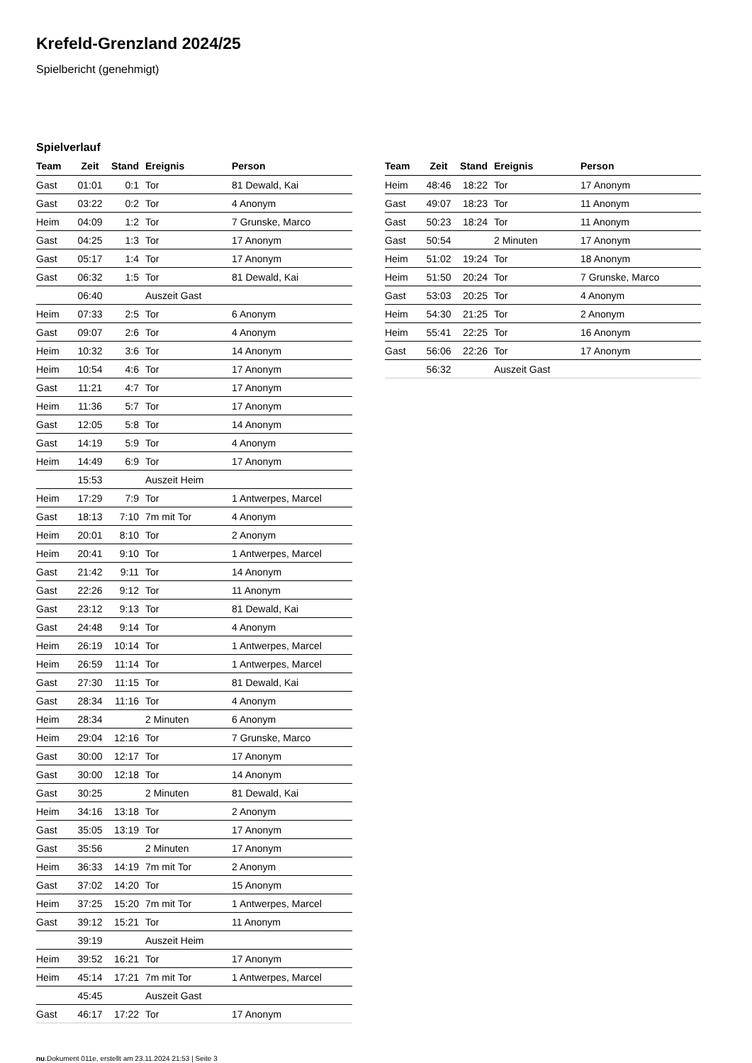Krefeld-Grenzland 2024/25
Spielbericht (genehmigt)
Spielverlauf
| Team | Zeit | Stand | Ereignis | Person |
| --- | --- | --- | --- | --- |
| Gast | 01:01 | 0:1 | Tor | 81 Dewald, Kai |
| Gast | 03:22 | 0:2 | Tor | 4 Anonym |
| Heim | 04:09 | 1:2 | Tor | 7 Grunske, Marco |
| Gast | 04:25 | 1:3 | Tor | 17 Anonym |
| Gast | 05:17 | 1:4 | Tor | 17 Anonym |
| Gast | 06:32 | 1:5 | Tor | 81 Dewald, Kai |
| | 06:40 | | Auszeit Gast | |
| Heim | 07:33 | 2:5 | Tor | 6 Anonym |
| Gast | 09:07 | 2:6 | Tor | 4 Anonym |
| Heim | 10:32 | 3:6 | Tor | 14 Anonym |
| Heim | 10:54 | 4:6 | Tor | 17 Anonym |
| Gast | 11:21 | 4:7 | Tor | 17 Anonym |
| Heim | 11:36 | 5:7 | Tor | 17 Anonym |
| Gast | 12:05 | 5:8 | Tor | 14 Anonym |
| Gast | 14:19 | 5:9 | Tor | 4 Anonym |
| Heim | 14:49 | 6:9 | Tor | 17 Anonym |
| | 15:53 | | Auszeit Heim | |
| Heim | 17:29 | 7:9 | Tor | 1 Antwerpes, Marcel |
| Gast | 18:13 | 7:10 | 7m mit Tor | 4 Anonym |
| Heim | 20:01 | 8:10 | Tor | 2 Anonym |
| Heim | 20:41 | 9:10 | Tor | 1 Antwerpes, Marcel |
| Gast | 21:42 | 9:11 | Tor | 14 Anonym |
| Gast | 22:26 | 9:12 | Tor | 11 Anonym |
| Gast | 23:12 | 9:13 | Tor | 81 Dewald, Kai |
| Gast | 24:48 | 9:14 | Tor | 4 Anonym |
| Heim | 26:19 | 10:14 | Tor | 1 Antwerpes, Marcel |
| Heim | 26:59 | 11:14 | Tor | 1 Antwerpes, Marcel |
| Gast | 27:30 | 11:15 | Tor | 81 Dewald, Kai |
| Gast | 28:34 | 11:16 | Tor | 4 Anonym |
| Heim | 28:34 | | 2 Minuten | 6 Anonym |
| Heim | 29:04 | 12:16 | Tor | 7 Grunske, Marco |
| Gast | 30:00 | 12:17 | Tor | 17 Anonym |
| Gast | 30:00 | 12:18 | Tor | 14 Anonym |
| Gast | 30:25 | | 2 Minuten | 81 Dewald, Kai |
| Heim | 34:16 | 13:18 | Tor | 2 Anonym |
| Gast | 35:05 | 13:19 | Tor | 17 Anonym |
| Gast | 35:56 | | 2 Minuten | 17 Anonym |
| Heim | 36:33 | 14:19 | 7m mit Tor | 2 Anonym |
| Gast | 37:02 | 14:20 | Tor | 15 Anonym |
| Heim | 37:25 | 15:20 | 7m mit Tor | 1 Antwerpes, Marcel |
| Gast | 39:12 | 15:21 | Tor | 11 Anonym |
| | 39:19 | | Auszeit Heim | |
| Heim | 39:52 | 16:21 | Tor | 17 Anonym |
| Heim | 45:14 | 17:21 | 7m mit Tor | 1 Antwerpes, Marcel |
| | 45:45 | | Auszeit Gast | |
| Gast | 46:17 | 17:22 | Tor | 17 Anonym |
| Team | Zeit | Stand | Ereignis | Person |
| --- | --- | --- | --- | --- |
| Heim | 48:46 | 18:22 | Tor | 17 Anonym |
| Gast | 49:07 | 18:23 | Tor | 11 Anonym |
| Gast | 50:23 | 18:24 | Tor | 11 Anonym |
| Gast | 50:54 | | 2 Minuten | 17 Anonym |
| Heim | 51:02 | 19:24 | Tor | 18 Anonym |
| Heim | 51:50 | 20:24 | Tor | 7 Grunske, Marco |
| Gast | 53:03 | 20:25 | Tor | 4 Anonym |
| Heim | 54:30 | 21:25 | Tor | 2 Anonym |
| Heim | 55:41 | 22:25 | Tor | 16 Anonym |
| Gast | 56:06 | 22:26 | Tor | 17 Anonym |
| | 56:32 | | Auszeit Gast | |
nu.Dokument 011e, erstellt am 23.11.2024 21:53 | Seite 3